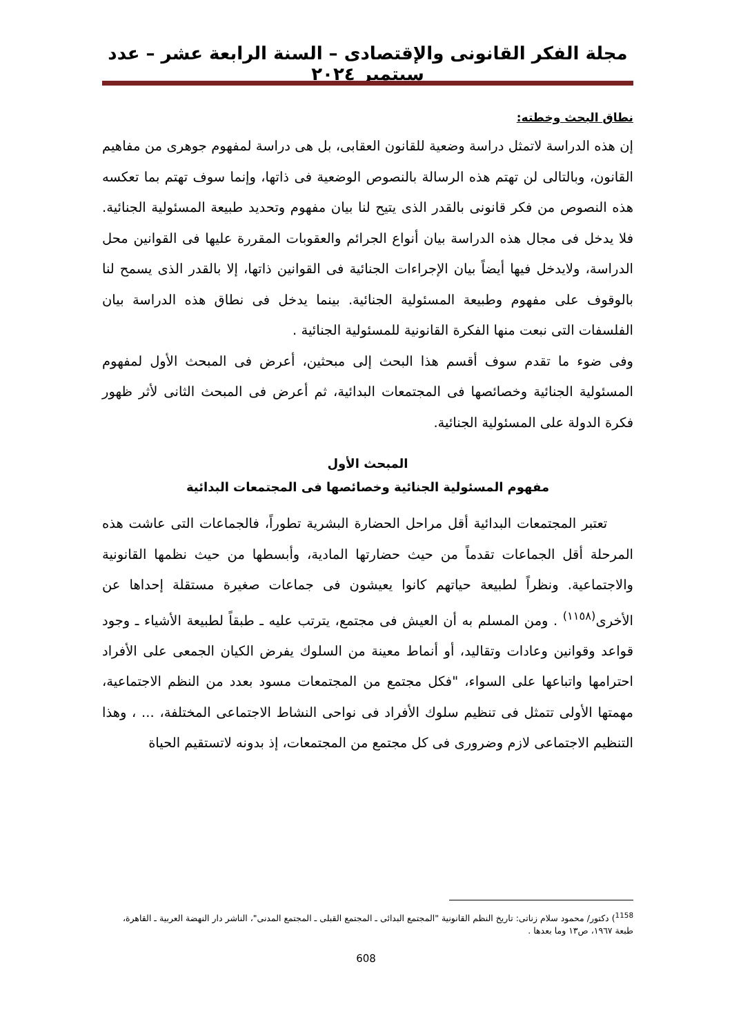مجلة الفكر القانونى والإقتصادى – السنة الرابعة عشر – عدد سبتمبر ٢٠٢٤
نطاق البحث وخطته:
إن هذه الدراسة لاتمثل دراسة وضعية للقانون العقابى، بل هى دراسة لمفهوم جوهرى من مفاهيم القانون، وبالتالى لن تهتم هذه الرسالة بالنصوص الوضعية فى ذاتها، وإنما سوف تهتم بما تعكسه هذه النصوص من فكر قانونى بالقدر الذى يتيح لنا بيان مفهوم وتحديد طبيعة المسئولية الجنائية. فلا يدخل فى مجال هذه الدراسة بيان أنواع الجرائم والعقوبات المقررة عليها فى القوانين محل الدراسة، ولايدخل فيها أيضاً بيان الإجراءات الجنائية فى القوانين ذاتها، إلا بالقدر الذى يسمح لنا بالوقوف على مفهوم وطبيعة المسئولية الجنائية. بينما يدخل فى نطاق هذه الدراسة بيان الفلسفات التى نبعت منها الفكرة القانونية للمسئولية الجنائية .
وفى ضوء ما تقدم سوف أقسم هذا البحث إلى مبحثين، أعرض فى المبحث الأول لمفهوم المسئولية الجنائية وخصائصها فى المجتمعات البدائية، ثم أعرض فى المبحث الثانى لأثر ظهور فكرة الدولة على المسئولية الجنائية.
المبحث الأول
مفهوم المسئولية الجنائية وخصائصها فى المجتمعات البدائية
تعتبر المجتمعات البدائية أقل مراحل الحضارة البشرية تطوراً، فالجماعات التى عاشت هذه المرحلة أقل الجماعات تقدماً من حيث حضارتها المادية، وأبسطها من حيث نظمها القانونية والاجتماعية. ونظراً لطبيعة حياتهم كانوا يعيشون فى جماعات صغيرة مستقلة إحداها عن الأخرى<sup>(١١٥٨)</sup> . ومن المسلم به أن العيش فى مجتمع، يترتب عليه ـ طبقاً لطبيعة الأشياء ـ وجود قواعد وقوانين وعادات وتقاليد، أو أنماط معينة من السلوك يفرض الكيان الجمعى على الأفراد احترامها واتباعها على السواء، "فكل مجتمع من المجتمعات مسود بعدد من النظم الاجتماعية، مهمتها الأولى تتمثل فى تنظيم سلوك الأفراد فى نواحى النشاط الاجتماعى المختلفة، ... ، وهذا التنظيم الاجتماعى لازم وضرورى فى كل مجتمع من المجتمعات، إذ بدونه لاتستقيم الحياة
<sup>1158</sup>) دكتور/ محمود سلام زناتى: تاريخ النظم القانونية "المجتمع البدائى ـ المجتمع القبلى ـ المجتمع المدنى"، الناشر دار النهضة العربية ـ القاهرة، طبعة ١٩٦٧، ص١٣ وما بعدها .
608